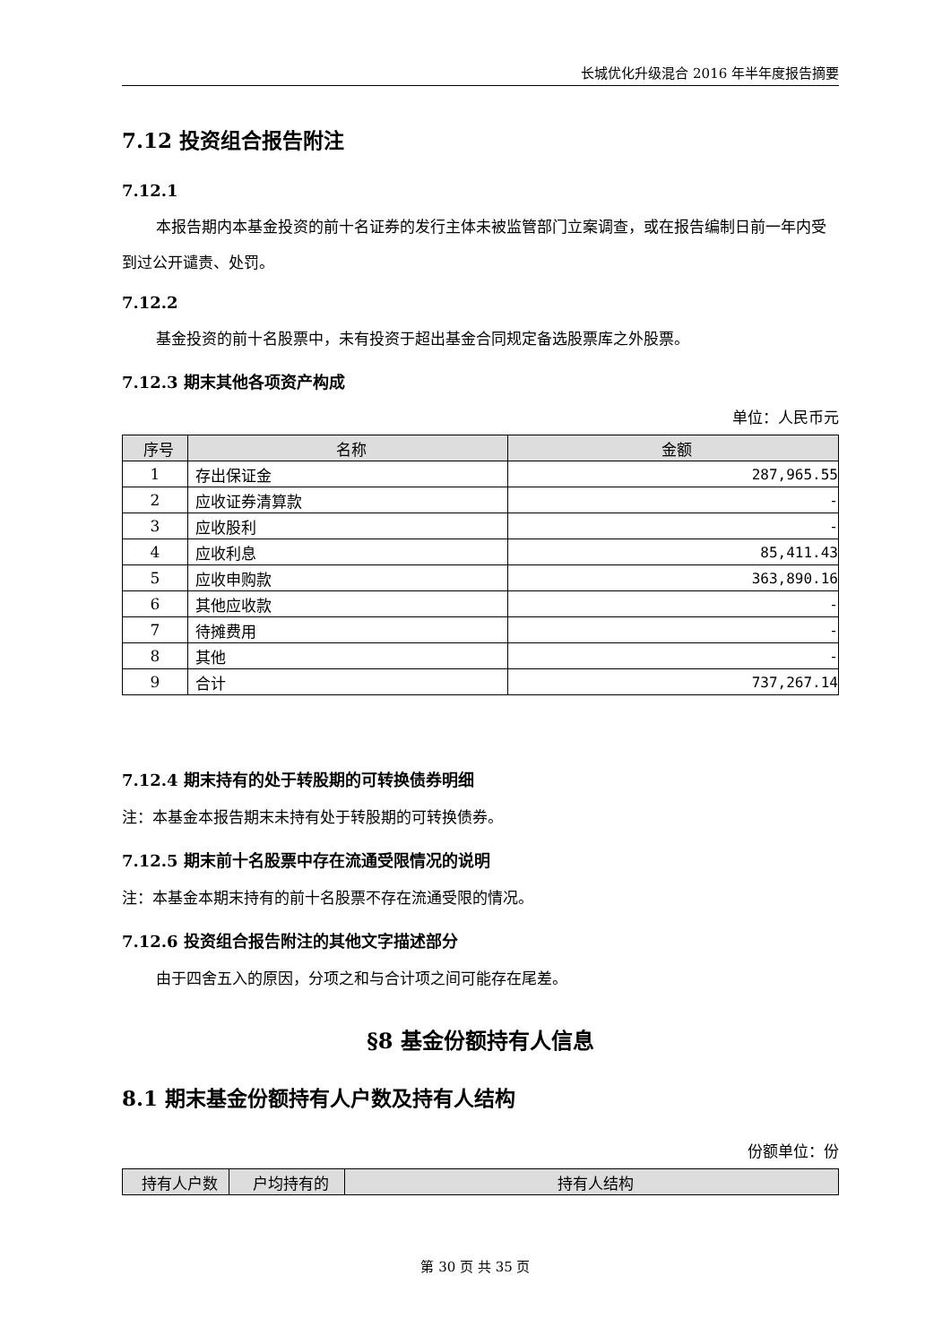长城优化升级混合 2016 年半年度报告摘要
7.12 投资组合报告附注
7.12.1
本报告期内本基金投资的前十名证券的发行主体未被监管部门立案调查，或在报告编制日前一年内受到过公开谴责、处罚。
7.12.2
基金投资的前十名股票中，未有投资于超出基金合同规定备选股票库之外股票。
7.12.3 期末其他各项资产构成
单位：人民币元
| 序号 | 名称 | 金额 |
| --- | --- | --- |
| 1 | 存出保证金 | 287,965.55 |
| 2 | 应收证券清算款 | - |
| 3 | 应收股利 | - |
| 4 | 应收利息 | 85,411.43 |
| 5 | 应收申购款 | 363,890.16 |
| 6 | 其他应收款 | - |
| 7 | 待摊费用 | - |
| 8 | 其他 | - |
| 9 | 合计 | 737,267.14 |
7.12.4 期末持有的处于转股期的可转换债券明细
注：本基金本报告期末未持有处于转股期的可转换债券。
7.12.5 期末前十名股票中存在流通受限情况的说明
注：本基金本期末持有的前十名股票不存在流通受限的情况。
7.12.6 投资组合报告附注的其他文字描述部分
由于四舍五入的原因，分项之和与合计项之间可能存在尾差。
§8 基金份额持有人信息
8.1 期末基金份额持有人户数及持有人结构
份额单位：份
| 持有人户数 | 户均持有的 | 持有人结构 |
| --- | --- | --- |
第 30 页 共 35 页